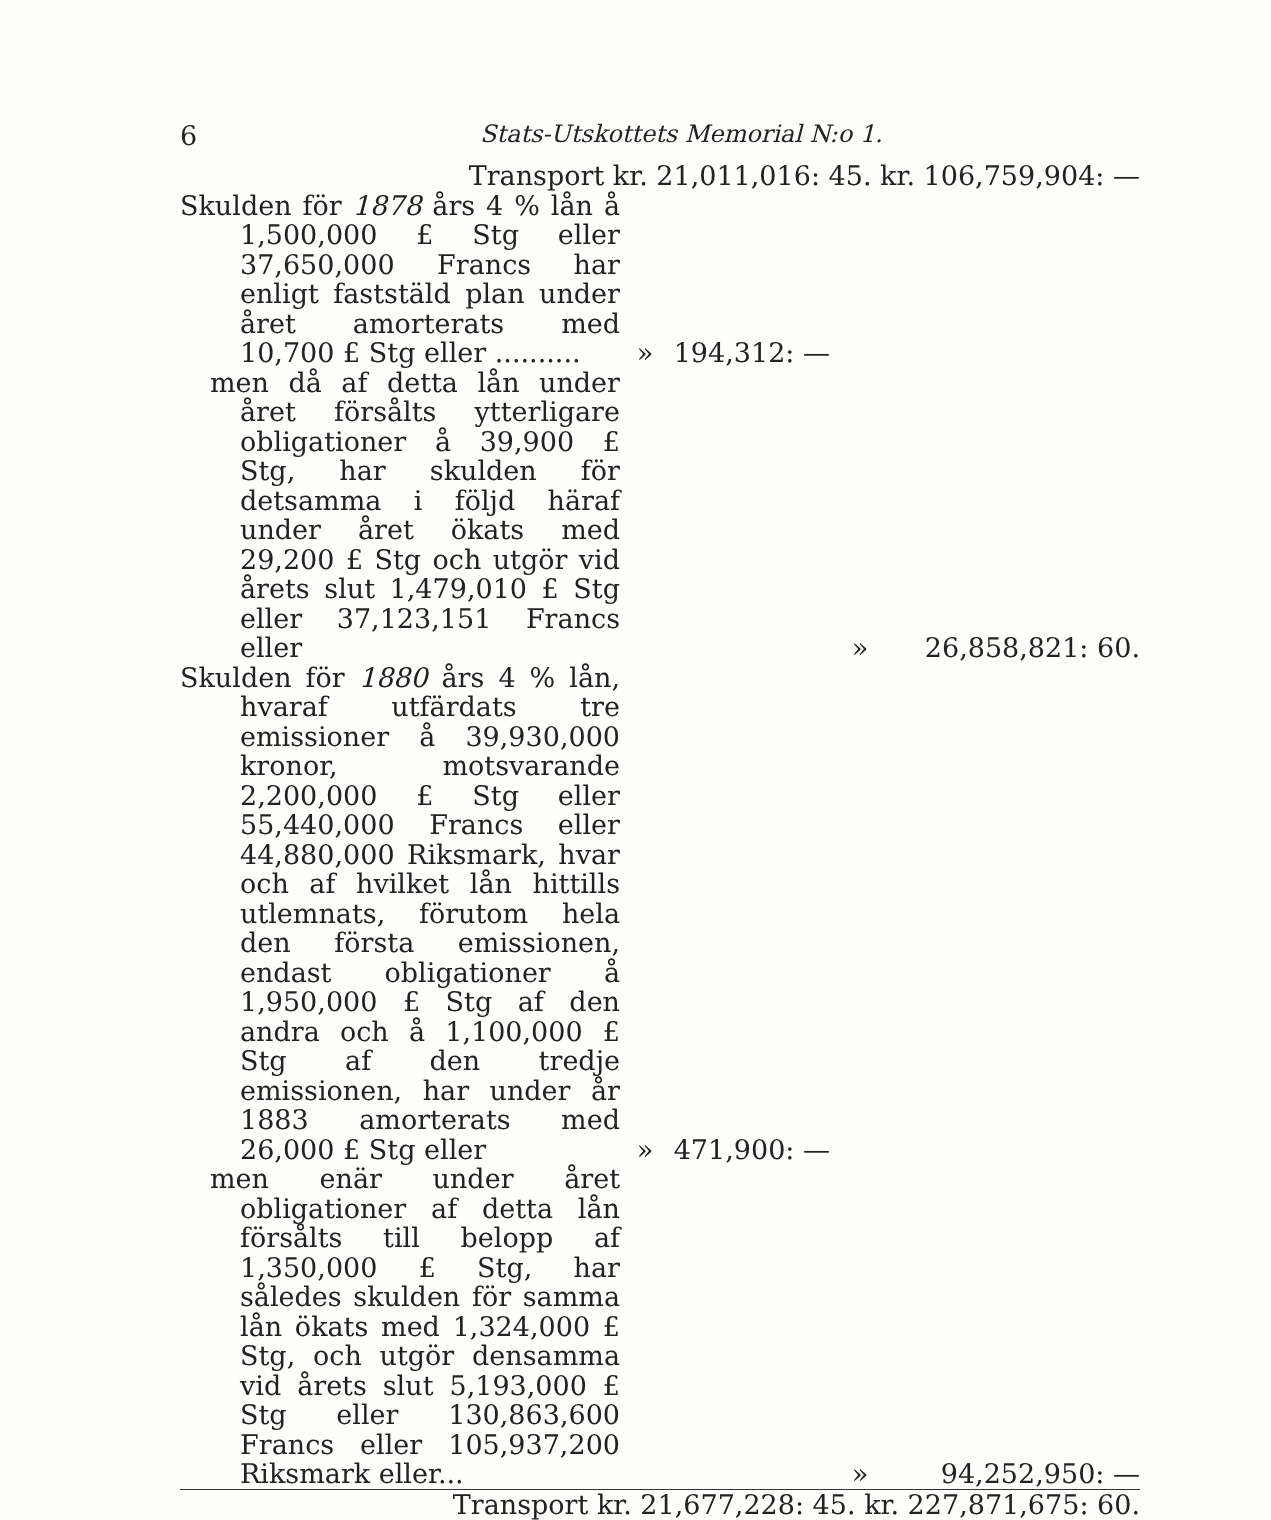6 Stats-Utskottets Memorial N:o 1.
| Transport kr. 21,011,016: 45. kr. 106,759,904: — | | | | | |
| Skulden för 1878 års 4 % lån å 1,500,000 £ Stg eller 37,650,000 Francs har enligt faststäld plan under året amorterats med 10,700 £ Stg eller .......... | » | 194,312: — | | | |
| men då af detta lån under året försålts ytterligare obligationer å 39,900 £ Stg, har skulden för detsamma i följd häraf under året ökats med 29,200 £ Stg och utgör vid årets slut 1,479,010 £ Stg eller 37,123,151 Francs eller | | | | » | 26,858,821: 60. |
| Skulden för 1880 års 4 % lån, hvaraf utfärdats tre emissioner å 39,930,000 kronor, motsvarande 2,200,000 £ Stg eller 55,440,000 Francs eller 44,880,000 Riksmark, hvar och af hvilket lån hittills utlemnats, förutom hela den första emissionen, endast obligationer å 1,950,000 £ Stg af den andra och å 1,100,000 £ Stg af den tredje emissionen, har under år 1883 amorterats med 26,000 £ Stg eller | » | 471,900: — | | | |
| men enär under året obligationer af detta lån försålts till belopp af 1,350,000 £ Stg, har således skulden för samma lån ökats med 1,324,000 £ Stg, och utgör densamma vid årets slut 5,193,000 £ Stg eller 130,863,600 Francs eller 105,937,200 Riksmark eller... | | | | » | 94,252,950: — |
| Transport kr. 21,677,228: 45. kr. 227,871,675: 60. | | | | | |